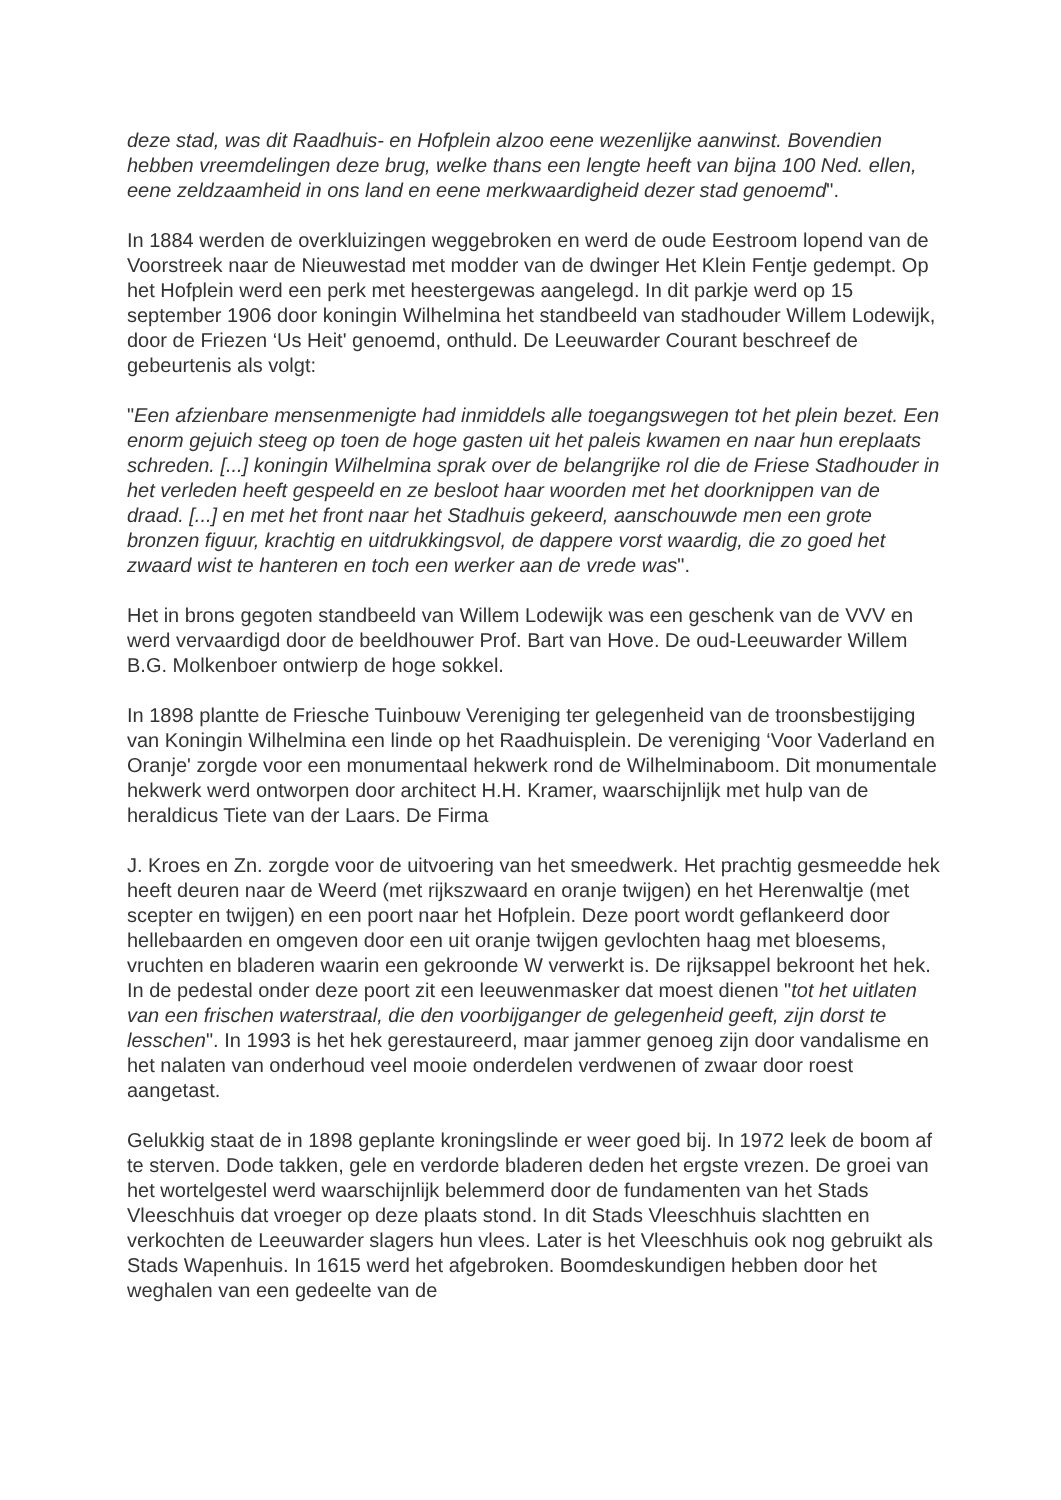deze stad, was dit Raadhuis- en Hofplein alzoo eene wezenlijke aanwinst. Bovendien hebben vreemdelingen deze brug, welke thans een lengte heeft van bijna 100 Ned. ellen, eene zeldzaamheid in ons land en eene merkwaardigheid dezer stad genoemd".
In 1884 werden de overkluizingen weggebroken en werd de oude Eestroom lopend van de Voorstreek naar de Nieuwestad met modder van de dwinger Het Klein Fentje gedempt. Op het Hofplein werd een perk met heestergewas aangelegd. In dit parkje werd op 15 september 1906 door koningin Wilhelmina het standbeeld van stadhouder Willem Lodewijk, door de Friezen ‘Us Heit' genoemd, onthuld. De Leeuwarder Courant beschreef de gebeurtenis als volgt:
"Een afzienbare mensenmenigte had inmiddels alle toegangswegen tot het plein bezet. Een enorm gejuich steeg op toen de hoge gasten uit het paleis kwamen en naar hun ereplaats schreden. [...] koningin Wilhelmina sprak over de belangrijke rol die de Friese Stadhouder in het verleden heeft gespeeld en ze besloot haar woorden met het doorknippen van de draad. [...] en met het front naar het Stadhuis gekeerd, aanschouwde men een grote bronzen figuur, krachtig en uitdrukkingsvol, de dappere vorst waardig, die zo goed het zwaard wist te hanteren en toch een werker aan de vrede was".
Het in brons gegoten standbeeld van Willem Lodewijk was een geschenk van de VVV en werd vervaardigd door de beeldhouwer Prof. Bart van Hove. De oud-Leeuwarder Willem B.G. Molkenboer ontwierp de hoge sokkel.
In 1898 plantte de Friesche Tuinbouw Vereniging ter gelegenheid van de troonsbestijging van Koningin Wilhelmina een linde op het Raadhuisplein. De vereniging ‘Voor Vaderland en Oranje' zorgde voor een monumentaal hekwerk rond de Wilhelminaboom. Dit monumentale hekwerk werd ontworpen door architect H.H. Kramer, waarschijnlijk met hulp van de heraldicus Tiete van der Laars. De Firma
J. Kroes en Zn. zorgde voor de uitvoering van het smeedwerk. Het prachtig gesmeedde hek heeft deuren naar de Weerd (met rijkszwaard en oranje twijgen) en het Herenwaltje (met scepter en twijgen) en een poort naar het Hofplein. Deze poort wordt geflankeerd door hellebaarden en omgeven door een uit oranje twijgen gevlochten haag met bloesems, vruchten en bladeren waarin een gekroonde W verwerkt is. De rijksappel bekroont het hek. In de pedestal onder deze poort zit een leeuwenmasker dat moest dienen "tot het uitlaten van een frischen waterstraal, die den voorbijganger de gelegenheid geeft, zijn dorst te lesschen". In 1993 is het hek gerestaureerd, maar jammer genoeg zijn door vandalisme en het nalaten van onderhoud veel mooie onderdelen verdwenen of zwaar door roest aangetast.
Gelukkig staat de in 1898 geplante kroningslinde er weer goed bij. In 1972 leek de boom af te sterven. Dode takken, gele en verdorde bladeren deden het ergste vrezen. De groei van het wortelgestel werd waarschijnlijk belemmerd door de fundamenten van het Stads Vleeschhuis dat vroeger op deze plaats stond. In dit Stads Vleeschhuis slachtten en verkochten de Leeuwarder slagers hun vlees. Later is het Vleeschhuis ook nog gebruikt als Stads Wapenhuis. In 1615 werd het afgebroken. Boomdeskundigen hebben door het weghalen van een gedeelte van de